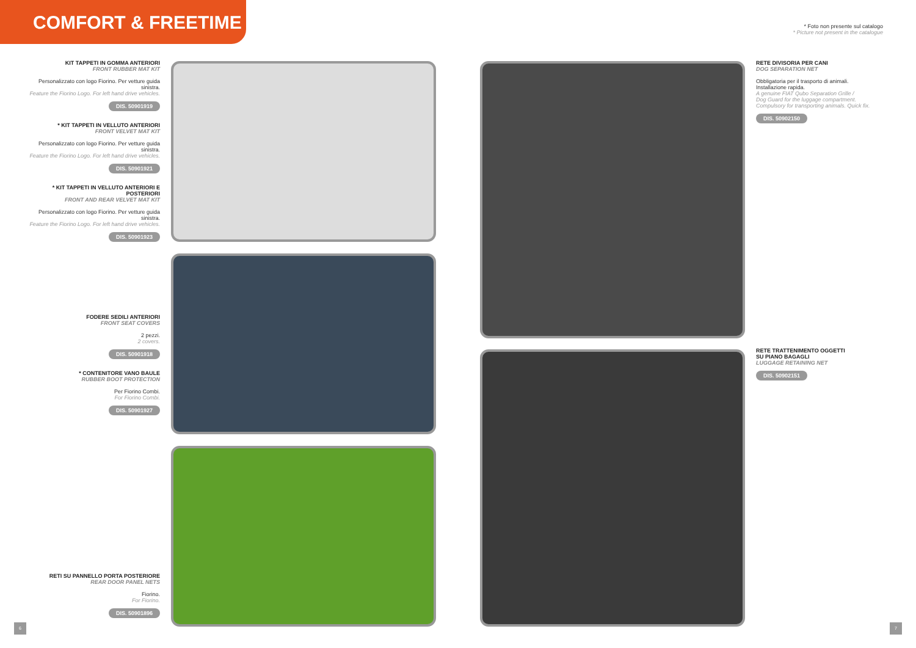COMFORT & FREETIME
* Foto non presente sul catalogo
* Picture not present in the catalogue
KIT TAPPETI IN GOMMA ANTERIORI
FRONT RUBBER MAT KIT
Personalizzato con logo Fiorino. Per vetture guida sinistra.
Feature the Fiorino Logo. For left hand drive vehicles.
DIS. 50901919
* KIT TAPPETI IN VELLUTO ANTERIORI
FRONT VELVET MAT KIT
Personalizzato con logo Fiorino. Per vetture guida sinistra.
Feature the Fiorino Logo. For left hand drive vehicles.
DIS. 50901921
* KIT TAPPETI IN VELLUTO ANTERIORI E POSTERIORI
FRONT AND REAR VELVET MAT KIT
Personalizzato con logo Fiorino. Per vetture guida sinistra.
Feature the Fiorino Logo. For left hand drive vehicles.
DIS. 50901923
FODERE SEDILI ANTERIORI
FRONT SEAT COVERS
2 pezzi.
2 covers.
DIS. 50901918
* CONTENITORE VANO BAULE
RUBBER BOOT PROTECTION
Per Fiorino Combi.
For Fiorino Combi.
DIS. 50901927
RETI SU PANNELLO PORTA POSTERIORE
REAR DOOR PANEL NETS
Fiorino.
For Fiorino.
DIS. 50901896
RETE DIVISORIA PER CANI
DOG SEPARATION NET
Obbligatoria per il trasporto di animali.
Installazione rapida.
A genuine FIAT Qubo Separation Grille /
Dog Guard for the luggage compartment.
Compulsory for transporting animals. Quick fix.
DIS. 50902150
RETE TRATTENIMENTO OGGETTI
SU PIANO BAGAGLI
LUGGAGE RETAINING NET
DIS. 50902151
6 7